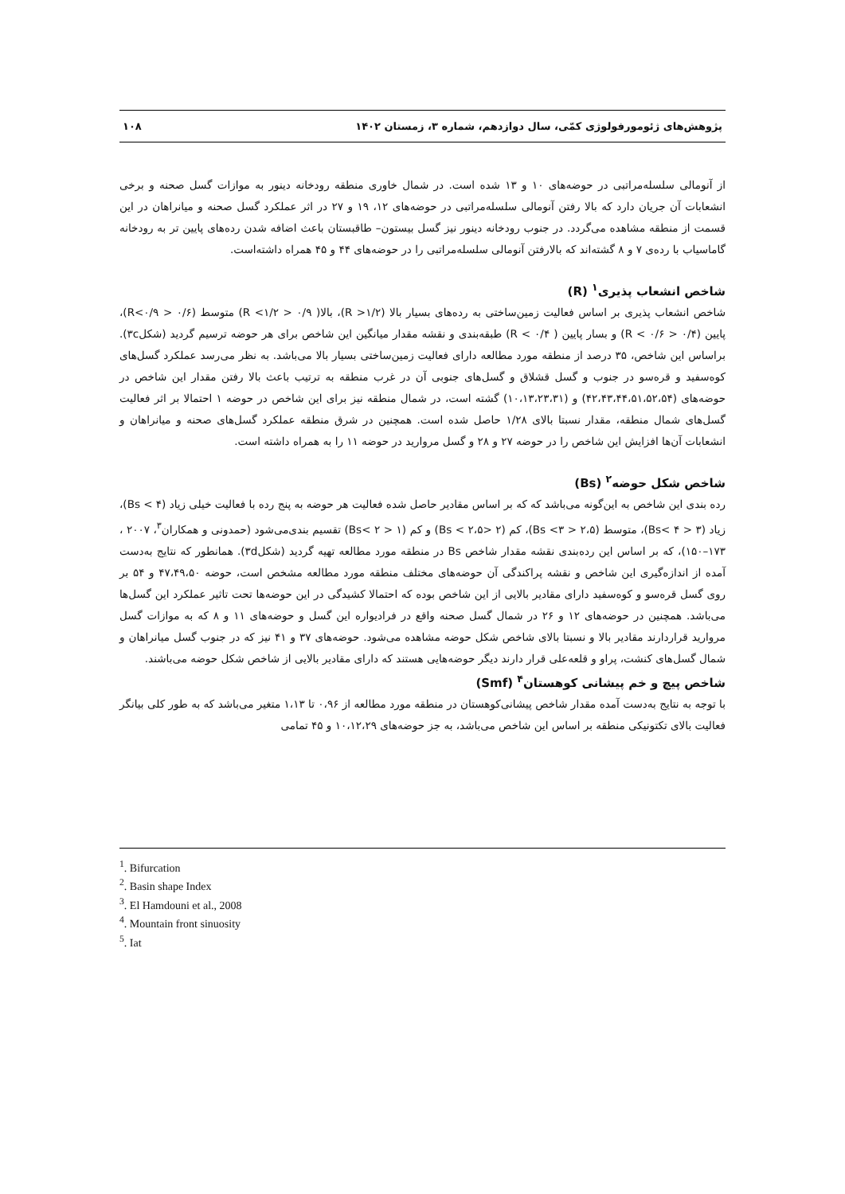پژوهش‌های ژئومورفولوژی کمّی، سال دوازدهم، شماره ۳، زمستان ۱۴۰۲ ۱۰۸
از آنومالی سلسله‌مراتبی در حوضه‌های ۱۰ و ۱۳ شده است. در شمال خاوری منطقه رودخانه دینور به موازات گسل صحنه و برخی انشعابات آن جریان دارد که بالا رفتن آنومالی سلسله‌مراتبی در حوضه‌های ۱۲، ۱۹ و ۲۷ در اثر عملکرد گسل صحنه و میانراهان در این قسمت از منطقه مشاهده می‌گردد. در جنوب رودخانه دینور نیز گسل بیستون– طاقبستان باعث اضافه شدن رده‌های پایین تر به رودخانه گاماسیاب با رده‌ی ۷ و ۸ گشته‌اند که بالارفتن آنومالی سلسله‌مراتبی را در حوضه‌های ۴۴ و ۴۵ همراه داشته‌است.
شاخص انشعاب پذیری<sup>۱</sup> (R)
شاخص انشعاب پذیری بر اساس فعالیت زمین‌ساختی به رده‌های بسیار بالا (R >۱/۲)، بالا( ۰/۹ < R <۱/۲) متوسط (۰/۶ < R<۰/۹)، پایین (۰/۴ < R < ۰/۶) و بسار پایین ( R < ۰/۴) طبقه‌بندی و نقشه مقدار میانگین این شاخص برای هر حوضه ترسیم گردید (شکل۳c). براساس این شاخص، ۳۵ درصد از منطقه مورد مطالعه دارای فعالیت زمین‌ساختی بسیار بالا می‌باشد. به نظر می‌رسد عملکرد گسل‌های کوه‌سفید و قره‌سو در جنوب و گسل قشلاق و گسل‌های جنوبی آن در غرب منطقه به ترتیب باعث بالا رفتن مقدار این شاخص در حوضه‌های (۴۲،۴۳،۴۴،۵۱،۵۲،۵۴) و (۱۰،۱۳،۲۳،۳۱) گشته است، در شمال منطقه نیز برای این شاخص در حوضه ۱ احتمالا بر اثر فعالیت گسل‌های شمال منطقه، مقدار نسبتا بالای ۱/۲۸ حاصل شده است. همچنین در شرق منطقه عملکرد گسل‌های صحنه و میانراهان و انشعابات آن‌ها افزایش این شاخص را در حوضه ۲۷ و ۲۸ و گسل مروارید در حوضه ۱۱ را به همراه داشته است.
شاخص شکل حوضه<sup>۲</sup> (Bs)
رده بندی این شاخص به این‌گونه می‌باشد که که بر اساس مقادیر حاصل شده فعالیت هر حوضه به پنج رده با فعالیت خیلی زیاد (Bs < ۴)، زیاد (۳ < Bs< ۴)، متوسط (۲،۵ < Bs <۳)، کم (۲ <Bs < ۲،۵) و کم (۱ < Bs< ۲) تقسیم بندی‌می‌شود (حمدونی و همکاران<sup>۳</sup>، ۲۰۰۷ ، ۱۷۳–۱۵۰)، که بر اساس این رده‌بندی نقشه مقدار شاخص Bs در منطقه مورد مطالعه تهیه گردید (شکل۳d). همانطور که نتایج به‌دست آمده از اندازه‌گیری این شاخص و نقشه پراکندگی آن حوضه‌های مختلف منطقه مورد مطالعه مشخص است، حوضه ۴۷،۴۹،۵۰ و ۵۴ بر روی گسل قره‌سو و کوه‌سفید دارای مقادیر بالایی از این شاخص بوده که احتمالا کشیدگی در این حوضه‌ها تحت تاثیر عملکرد این گسل‌ها می‌باشد. همچنین در حوضه‌های ۱۲ و ۲۶ در شمال گسل صحنه واقع در فرادیواره این گسل و حوضه‌های ۱۱ و ۸ که به موازات گسل مروارید قراردارند مقادیر بالا و نسبتا بالای شاخص شکل حوضه مشاهده می‌شود. حوضه‌های ۳۷ و ۴۱ نیز که در جنوب گسل میانراهان و شمال گسل‌های کنشت، پراو و قلعه‌علی قرار دارند دیگر حوضه‌هایی هستند که دارای مقادیر بالایی از شاخص شکل حوضه می‌باشند.
شاخص پیچ و خم پیشانی کوهستان<sup>۴</sup> (Smf)
با توجه به نتایج به‌دست آمده مقدار شاخص پیشانی‌کوهستان در منطقه مورد مطالعه از ۰،۹۶ تا ۱،۱۳ متغیر می‌باشد که به طور کلی بیانگر فعالیت بالای تکتونیکی منطقه بر اساس این شاخص می‌باشد، به جز حوضه‌های ۱۰،۱۲،۲۹ و ۴۵ تمامی
<sup>1</sup>. Bifurcation
<sup>2</sup>. Basin shape Index
<sup>3</sup>. El Hamdouni et al., 2008
<sup>4</sup>. Mountain front sinuosity
<sup>5</sup>. Iat